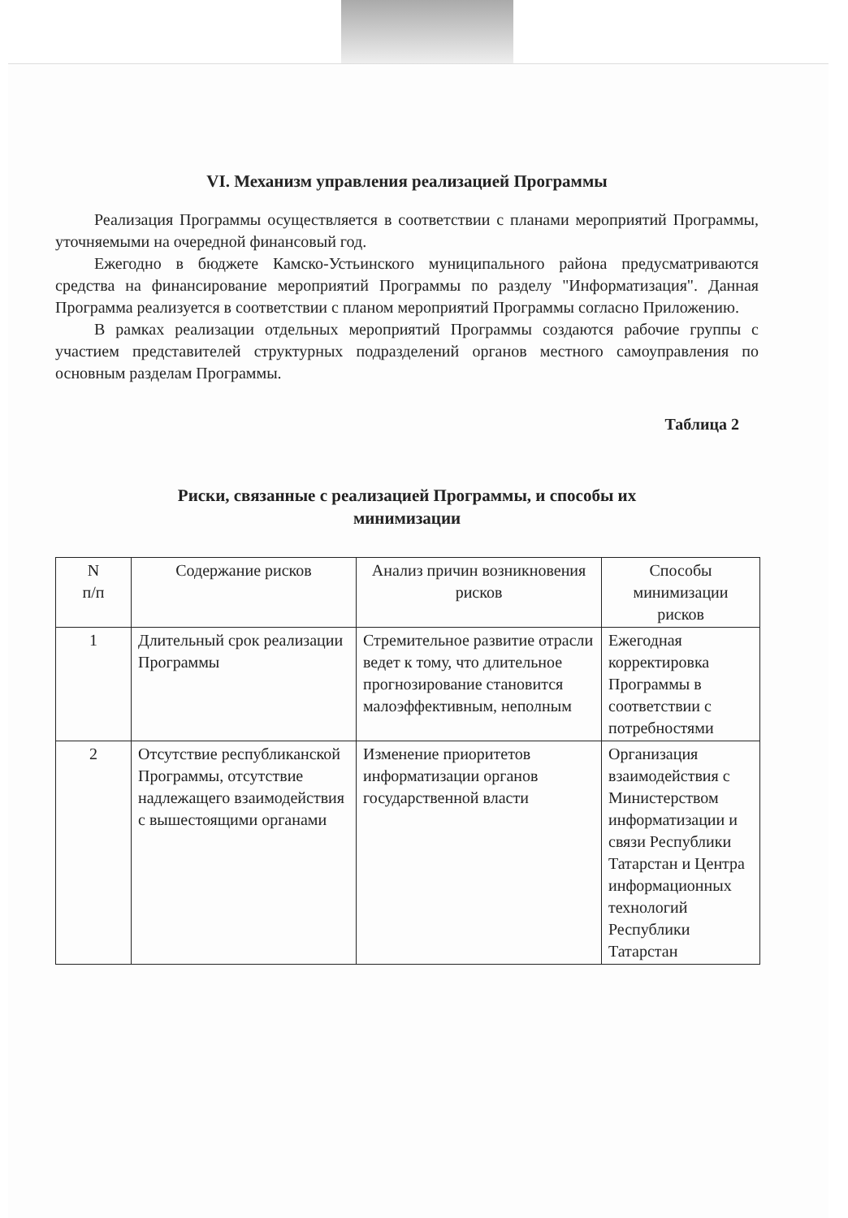VI. Механизм управления реализацией Программы
Реализация Программы осуществляется в соответствии с планами мероприятий Программы, уточняемыми на очередной финансовый год.
Ежегодно в бюджете Камско-Устьинского муниципального района предусматриваются средства на финансирование мероприятий Программы по разделу "Информатизация". Данная Программа реализуется в соответствии с планом мероприятий Программы согласно Приложению.
В рамках реализации отдельных мероприятий Программы создаются рабочие группы с участием представителей структурных подразделений органов местного самоуправления по основным разделам Программы.
Таблица 2
Риски, связанные с реализацией Программы, и способы их
минимизации
| N п/п | Содержание рисков | Анализ причин возникновения рисков | Способы минимизации рисков |
| --- | --- | --- | --- |
| 1 | Длительный срок реализации Программы | Стремительное развитие отрасли ведет к тому, что длительное прогнозирование становится малоэффективным, неполным | Ежегодная корректировка Программы в соответствии с потребностями |
| 2 | Отсутствие республиканской Программы, отсутствие надлежащего взаимодействия с вышестоящими органами | Изменение приоритетов информатизации органов государственной власти | Организация взаимодействия с Министерством информатизации и связи Республики Татарстан и Центра информационных технологий Республики Татарстан |